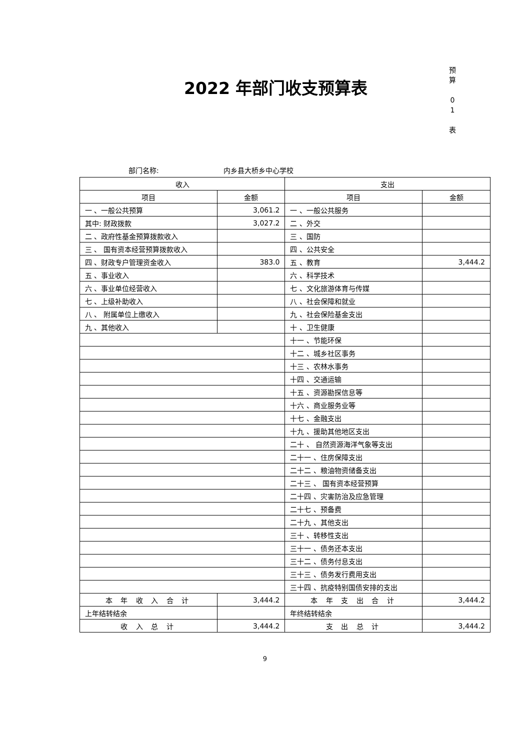2022 年部门收支预算表
预
算
0
1
表
部门名称: 内乡县大桥乡中心学校
| 收入 | | 支出 | |
| --- | --- | --- | --- |
| 项目 | 金额 | 项目 | 金额 |
| 一 、一般公共预算 | 3,061.2 | 一 、一般公共服务 | |
| 其中: 财政拨款 | 3,027.2 | 二 、外交 | |
| 二 、政府性基金预算拨款收入 | | 三 、国防 | |
| 三 、 国有资本经营预算拨款收入 | | 四 、公共安全 | |
| 四 、财政专户管理资金收入 | 383.0 | 五 、教育 | 3,444.2 |
| 五 、事业收入 | | 六 、科学技术 | |
| 六 、事业单位经营收入 | | 七 、文化旅游体育与传媒 | |
| 七 、上级补助收入 | | 八 、社会保障和就业 | |
| 八 、 附属单位上缴收入 | | 九 、社会保险基金支出 | |
| 九 、其他收入 | | 十 、卫生健康 | |
| | | 十一 、节能环保 | |
| | | 十二 、城乡社区事务 | |
| | | 十三 、农林水事务 | |
| | | 十四 、交通运输 | |
| | | 十五 、资源勘探信息等 | |
| | | 十六 、商业服务业等 | |
| | | 十七 、金融支出 | |
| | | 十九 、援助其他地区支出 | |
| | | 二十 、 自然资源海洋气象等支出 | |
| | | 二十一 、住房保障支出 | |
| | | 二十二 、粮油物资储备支出 | |
| | | 二十三 、 国有资本经营预算 | |
| | | 二十四 、灾害防治及应急管理 | |
| | | 二十七 、预备费 | |
| | | 二十九 、其他支出 | |
| | | 三十 、转移性支出 | |
| | | 三十一 、债务还本支出 | |
| | | 三十二 、债务付息支出 | |
| | | 三十三 、债务发行费用支出 | |
| | | 三十四 、抗疫特别国债安排的支出 | |
| 本 年 收 入 合 计 | 3,444.2 | 本 年 支 出 合 计 | 3,444.2 |
| 上年结转结余 | | 年终结转结余 | |
| 收 入 总 计 | 3,444.2 | 支 出 总 计 | 3,444.2 |
9